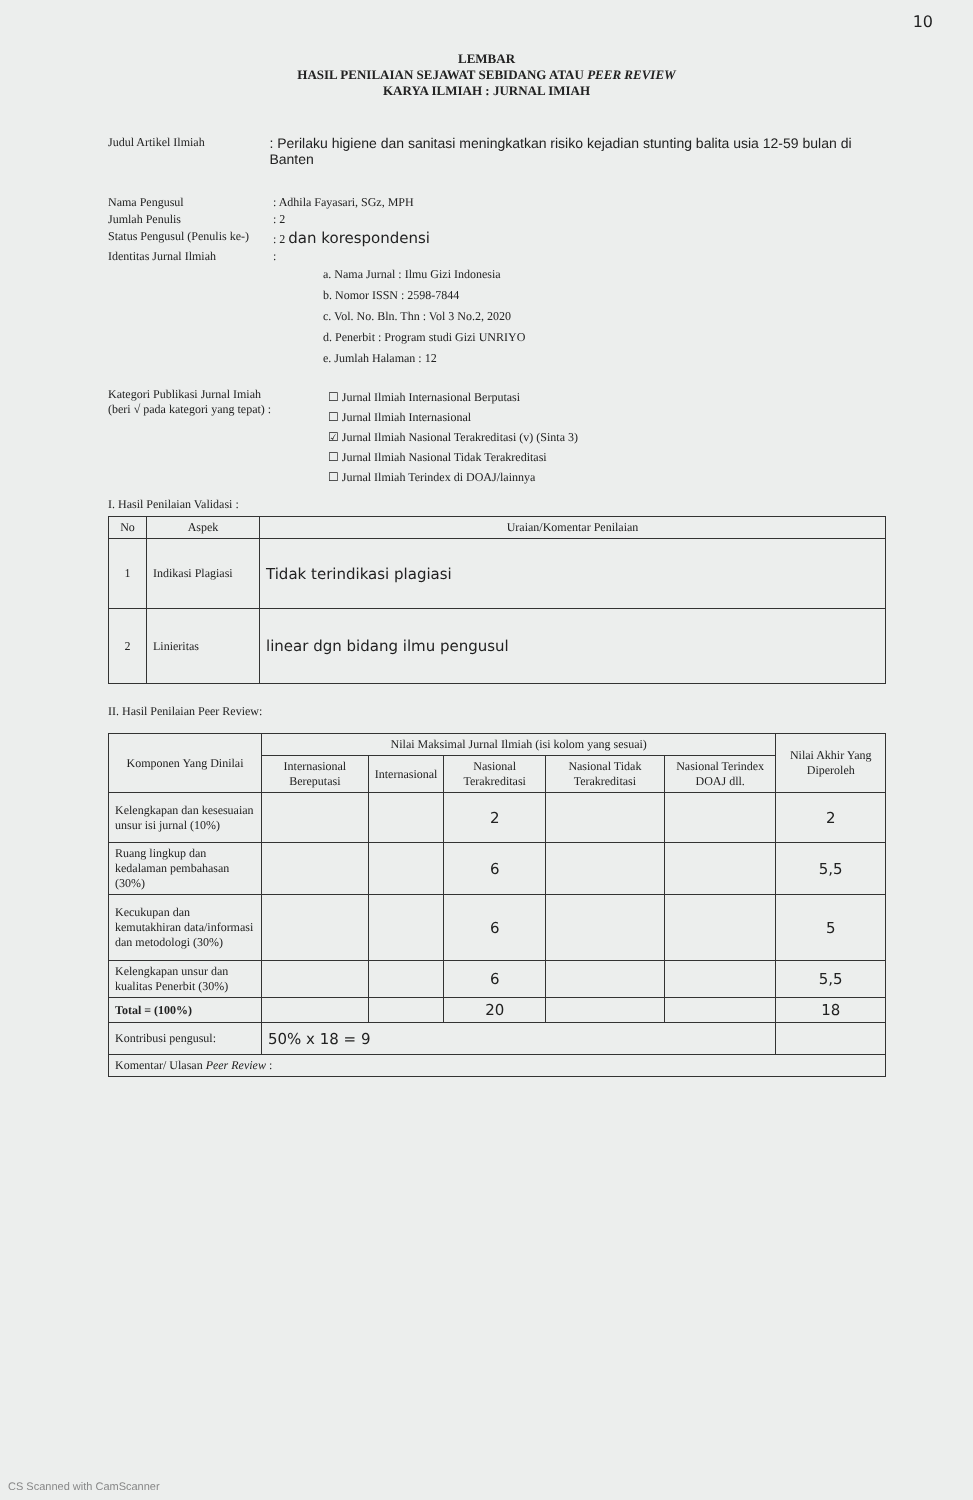10
LEMBAR
HASIL PENILAIAN SEJAWAT SEBIDANG ATAU PEER REVIEW
KARYA ILMIAH : JURNAL IMIAH
Judul Artikel Ilmiah
: Perilaku higiene dan sanitasi meningkatkan risiko kejadian stunting balita usia 12-59 bulan di Banten
Nama Pengusul : Adhila Fayasari, SGz, MPH
Jumlah Penulis : 2
Status Pengusul (Penulis ke-)
: 2 dan korespondensi
Identitas Jurnal Ilmiah
:
a. Nama Jurnal : Ilmu Gizi Indonesia
b. Nomor ISSN : 2598-7844
c. Vol. No. Bln. Thn : Vol 3 No.2, 2020
d. Penerbit : Program studi Gizi UNRIYO
e. Jumlah Halaman : 12
Kategori Publikasi Jurnal Imiah
(beri √ pada kategori yang tepat) :
☐ Jurnal Ilmiah Internasional Berputasi
☐ Jurnal Ilmiah Internasional
☑ Jurnal Ilmiah Nasional Terakreditasi (v) (Sinta 3)
☐ Jurnal Ilmiah Nasional Tidak Terakreditasi
☐ Jurnal Ilmiah Terindex di DOAJ/lainnya
I. Hasil Penilaian Validasi :
| No | Aspek | Uraian/Komentar Penilaian |
| --- | --- | --- |
| 1 | Indikasi Plagiasi | Tidak terindikasi plagiasi |
| 2 | Linieritas | linear dgn bidang ilmu pengusul |
II. Hasil Penilaian Peer Review:
| Komponen Yang Dinilai | Nilai Maksimal Jurnal Ilmiah (isi kolom yang sesuai) | | | | | Nilai Akhir Yang Diperoleh |
| --- | --- | --- | --- | --- | --- | --- |
| | Internasional Bereputasi | Internasional | Nasional Terakreditasi | Nasional Tidak Terakreditasi | Nasional Terindex DOAJ dll. | |
| Kelengkapan dan kesesuaian unsur isi jurnal (10%) | | | 2 | | | 2 |
| Ruang lingkup dan kedalaman pembahasan (30%) | | | 6 | | | 5,5 |
| Kecukupan dan kemutakhiran data/informasi dan metodologi (30%) | | | 6 | | | 5 |
| Kelengkapan unsur dan kualitas Penerbit (30%) | | | 6 | | | 5,5 |
| Total = (100%) | | | 20 | | | 18 |
| Kontribusi pengusul: | 50% x 18 = 9 | | | | | |
| Komentar/ Ulasan Peer Review : | | | | | | |
CS Scanned with CamScanner